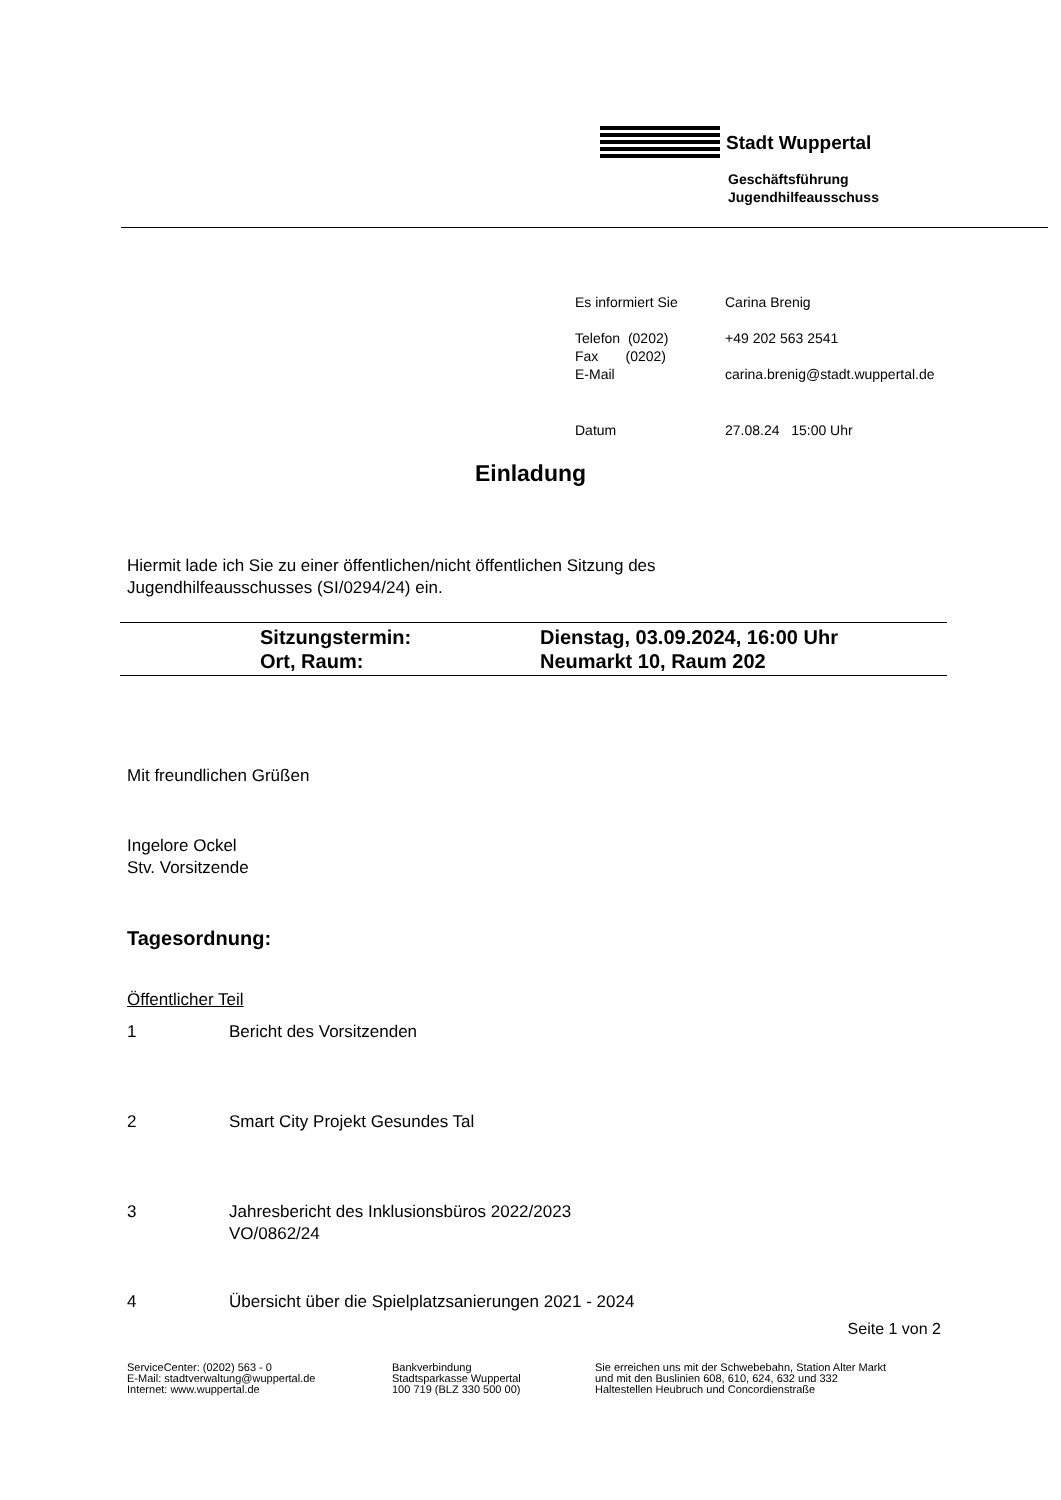Stadt Wuppertal
Geschäftsführung
Jugendhilfeausschuss
| Es informiert Sie | Carina Brenig |
| Telefon (0202) Fax (0202) E-Mail | +49 202 563 2541 carina.brenig@stadt.wuppertal.de |
| Datum | 27.08.24 15:00 Uhr |
Einladung
Hiermit lade ich Sie zu einer öffentlichen/nicht öffentlichen Sitzung des
Jugendhilfeausschusses (SI/0294/24) ein.
| | Sitzungstermin: | Dienstag, 03.09.2024, 16:00 Uhr |
| | Ort, Raum: | Neumarkt 10, Raum 202 |
Mit freundlichen Grüßen
Ingelore Ockel
Stv. Vorsitzende
Tagesordnung:
Öffentlicher Teil
1 Bericht des Vorsitzenden
2 Smart City Projekt Gesundes Tal
3 Jahresbericht des Inklusionsbüros 2022/2023
VO/0862/24
4 Übersicht über die Spielplatzsanierungen 2021 - 2024
Seite 1 von 2
ServiceCenter: (0202) 563 - 0
E-Mail: stadtverwaltung@wuppertal.de
Internet: www.wuppertal.de
Bankverbindung
Stadtsparkasse Wuppertal
100 719 (BLZ 330 500 00)
Sie erreichen uns mit der Schwebebahn, Station Alter Markt
und mit den Buslinien 608, 610, 624, 632 und 332
Haltestellen Heubruch und Concordienstraße